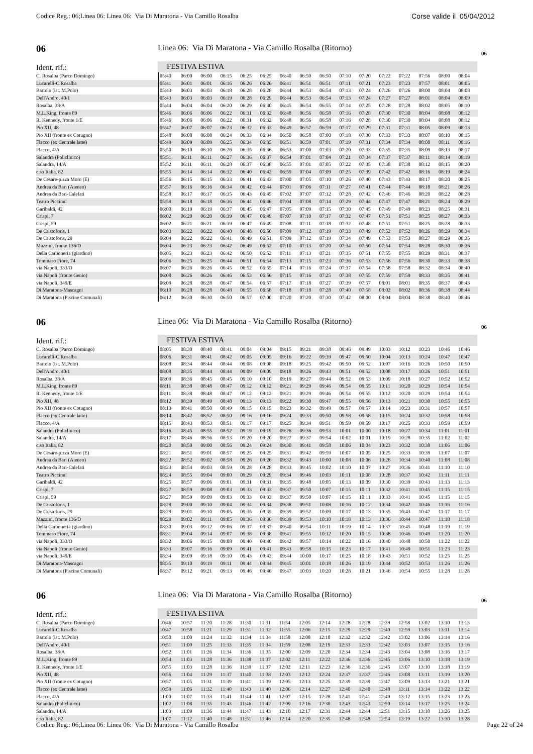Codice Reg.: 06;Linea 06: Linea 06: Via Di Maratona - Via Camillo Rosalba Corse valide il 05/04/2012
06
Linea 06: Via Di Maratona - Via Camillo Rosalba (Ritorno)
06
Ident. rif.: FESTIVA ESTIVA
| C. Rosalba (Parco Domingo) | 05:40 | 06:00 | 06:00 | 06:15 | 06:25 | 06:25 | 06:40 | 06:50 | 06:50 | 07:10 | 07:20 | 07:22 | 07:22 | 07:56 | 08:00 | 08:04 |
| Lucarelli-C.Rosalba | 05:41 | 06:01 | 06:01 | 06:16 | 06:26 | 06:26 | 06:41 | 06:51 | 06:51 | 07:11 | 07:21 | 07:23 | 07:23 | 07:57 | 08:01 | 08:05 |
| Bartolo (ist. M.Polo) | 05:43 | 06:03 | 06:03 | 06:18 | 06:28 | 06:28 | 06:44 | 06:53 | 06:54 | 07:13 | 07:24 | 07:26 | 07:26 | 08:00 | 08:04 | 08:08 |
| Dell'Andro, 40/1 | 05:43 | 06:03 | 06:03 | 06:19 | 06:28 | 06:29 | 06:44 | 06:53 | 06:54 | 07:13 | 07:24 | 07:27 | 07:27 | 08:01 | 08:04 | 08:09 |
| Rosalba, 38/A | 05:44 | 06:04 | 06:04 | 06:20 | 06:29 | 06:30 | 06:45 | 06:54 | 06:55 | 07:14 | 07:25 | 07:28 | 07:28 | 08:02 | 08:05 | 08:10 |
| M.L.King, fronte 89 | 05:46 | 06:06 | 06:06 | 06:22 | 06:31 | 06:32 | 06:48 | 06:56 | 06:58 | 07:16 | 07:28 | 07:30 | 07:30 | 08:04 | 08:08 | 08:12 |
| R. Kennedy, fronte 1/E | 05:46 | 06:06 | 06:06 | 06:22 | 06:31 | 06:32 | 06:48 | 06:56 | 06:58 | 07:16 | 07:28 | 07:30 | 07:30 | 08:04 | 08:08 | 08:12 |
| Pio XII, 48 | 05:47 | 06:07 | 06:07 | 06:23 | 06:32 | 06:33 | 06:49 | 06:57 | 06:59 | 07:17 | 07:29 | 07:31 | 07:31 | 08:05 | 08:09 | 08:13 |
| Pio XII (fronte ex Cotugno) | 05:48 | 06:08 | 06:08 | 06:24 | 06:33 | 06:34 | 06:50 | 06:58 | 07:00 | 07:18 | 07:30 | 07:33 | 07:33 | 08:07 | 08:10 | 08:15 |
| Flacco (ex Centrale latte) | 05:49 | 06:09 | 06:09 | 06:25 | 06:34 | 06:35 | 06:51 | 06:59 | 07:01 | 07:19 | 07:31 | 07:34 | 07:34 | 08:08 | 08:11 | 08:16 |
| Flacco, 4/A | 05:50 | 06:10 | 06:10 | 06:26 | 06:35 | 06:36 | 06:53 | 07:00 | 07:03 | 07:20 | 07:33 | 07:35 | 07:35 | 08:09 | 08:13 | 08:17 |
| Salandra (Policlinico) | 05:51 | 06:11 | 06:11 | 06:27 | 06:36 | 06:37 | 06:54 | 07:01 | 07:04 | 07:21 | 07:34 | 07:37 | 07:37 | 08:11 | 08:14 | 08:19 |
| Salandra, 14/A | 05:52 | 06:11 | 06:11 | 06:28 | 06:37 | 06:38 | 06:55 | 07:01 | 07:05 | 07:22 | 07:35 | 07:38 | 07:38 | 08:12 | 08:15 | 08:20 |
| c.so Italia, 82 | 05:55 | 06:14 | 06:14 | 06:32 | 06:40 | 06:42 | 06:59 | 07:04 | 07:09 | 07:25 | 07:39 | 07:42 | 07:42 | 08:16 | 08:19 | 08:24 |
| De Cesare-p.zza Moro (E) | 05:56 | 06:15 | 06:15 | 06:33 | 06:41 | 06:43 | 07:00 | 07:05 | 07:10 | 07:26 | 07:40 | 07:43 | 07:43 | 08:17 | 08:20 | 08:25 |
| Andrea da Bari (Ateneo) | 05:57 | 06:16 | 06:16 | 06:34 | 06:42 | 06:44 | 07:01 | 07:06 | 07:11 | 07:27 | 07:41 | 07:44 | 07:44 | 08:18 | 08:21 | 08:26 |
| Andrea da Bari-Calefati | 05:58 | 06:17 | 06:17 | 06:35 | 06:43 | 06:45 | 07:02 | 07:07 | 07:12 | 07:28 | 07:42 | 07:46 | 07:46 | 08:20 | 08:22 | 08:28 |
| Teatro Piccinni | 05:59 | 06:18 | 06:18 | 06:36 | 06:44 | 06:46 | 07:04 | 07:08 | 07:14 | 07:29 | 07:44 | 07:47 | 07:47 | 08:21 | 08:24 | 08:29 |
| Garibaldi, 42 | 06:00 | 06:19 | 06:19 | 06:37 | 06:45 | 06:47 | 07:05 | 07:09 | 07:15 | 07:30 | 07:45 | 07:49 | 07:49 | 08:23 | 08:25 | 08:31 |
| Crispi, 7 | 06:02 | 06:20 | 06:20 | 06:39 | 06:47 | 06:49 | 07:07 | 07:10 | 07:17 | 07:32 | 07:47 | 07:51 | 07:51 | 08:25 | 08:27 | 08:33 |
| Crispi, 59 | 06:02 | 06:21 | 06:21 | 06:39 | 06:47 | 06:49 | 07:08 | 07:11 | 07:18 | 07:32 | 07:48 | 07:51 | 07:51 | 08:25 | 08:28 | 08:33 |
| De Cristoforis, 1 | 06:03 | 06:22 | 06:22 | 06:40 | 06:48 | 06:50 | 07:09 | 07:12 | 07:19 | 07:33 | 07:49 | 07:52 | 07:52 | 08:26 | 08:29 | 08:34 |
| De Cristoforis, 29 | 06:04 | 06:22 | 06:22 | 06:41 | 06:49 | 06:51 | 07:09 | 07:12 | 07:19 | 07:34 | 07:49 | 07:53 | 07:53 | 08:27 | 08:29 | 08:35 |
| Mazzini, fronte 136/D | 06:04 | 06:23 | 06:23 | 06:42 | 06:49 | 06:52 | 07:10 | 07:13 | 07:20 | 07:34 | 07:50 | 07:54 | 07:54 | 08:28 | 08:30 | 08:36 |
| Della Carboneria (giardino) | 06:05 | 06:23 | 06:23 | 06:42 | 06:50 | 06:52 | 07:11 | 07:13 | 07:21 | 07:35 | 07:51 | 07:55 | 07:55 | 08:29 | 08:31 | 08:37 |
| Tommaso Fiore, 74 | 06:06 | 06:25 | 06:25 | 06:44 | 06:51 | 06:54 | 07:13 | 07:15 | 07:23 | 07:36 | 07:53 | 07:56 | 07:56 | 08:30 | 08:33 | 08:38 |
| via Napoli, 333/O | 06:07 | 06:26 | 06:26 | 06:45 | 06:52 | 06:55 | 07:14 | 07:16 | 07:24 | 07:37 | 07:54 | 07:58 | 07:58 | 08:32 | 08:34 | 08:40 |
| via Napoli (fronte Genio) | 06:08 | 06:26 | 06:26 | 06:46 | 06:53 | 06:56 | 07:15 | 07:16 | 07:25 | 07:38 | 07:55 | 07:59 | 07:59 | 08:33 | 08:35 | 08:41 |
| via Napoli, 349/E | 06:09 | 06:28 | 06:28 | 06:47 | 06:54 | 06:57 | 07:17 | 07:18 | 07:27 | 07:39 | 07:57 | 08:01 | 08:01 | 08:35 | 08:37 | 08:43 |
| Di Maratona-Mascagni | 06:10 | 06:28 | 06:28 | 06:48 | 06:55 | 06:58 | 07:18 | 07:18 | 07:28 | 07:40 | 07:58 | 08:02 | 08:02 | 08:36 | 08:38 | 08:44 |
| Di Maratona (Piscine Comunali) | 06:12 | 06:30 | 06:30 | 06:50 | 06:57 | 07:00 | 07:20 | 07:20 | 07:30 | 07:42 | 08:00 | 08:04 | 08:04 | 08:38 | 08:40 | 08:46 |
06
Linea 06: Via Di Maratona - Via Camillo Rosalba (Ritorno)
06
Ident. rif.: FESTIVA ESTIVA
| C. Rosalba (Parco Domingo) | 08:05 | 08:30 | 08:40 | 08:41 | 09:04 | 09:04 | 09:15 | 09:21 | 09:38 | 09:46 | 09:49 | 10:03 | 10:12 | 10:23 | 10:46 | 10:46 |
| Lucarelli-C.Rosalba | 08:06 | 08:31 | 08:41 | 08:42 | 09:05 | 09:05 | 09:16 | 09:22 | 09:39 | 09:47 | 09:50 | 10:04 | 10:13 | 10:24 | 10:47 | 10:47 |
| Bartolo (ist. M.Polo) | 08:08 | 08:34 | 08:44 | 08:44 | 09:08 | 09:08 | 09:18 | 09:25 | 09:42 | 09:50 | 09:52 | 10:07 | 10:16 | 10:26 | 10:50 | 10:50 |
| Dell'Andro, 40/1 | 08:08 | 08:35 | 08:44 | 08:44 | 09:09 | 09:09 | 09:18 | 09:26 | 09:43 | 09:51 | 09:52 | 10:08 | 10:17 | 10:26 | 10:51 | 10:51 |
| Rosalba, 38/A | 08:09 | 08:36 | 08:45 | 08:45 | 09:10 | 09:10 | 09:19 | 09:27 | 09:44 | 09:52 | 09:53 | 10:09 | 10:18 | 10:27 | 10:52 | 10:52 |
| M.L.King, fronte 89 | 08:11 | 08:38 | 08:48 | 08:47 | 09:12 | 09:12 | 09:21 | 09:29 | 09:46 | 09:54 | 09:55 | 10:11 | 10:20 | 10:29 | 10:54 | 10:54 |
| R. Kennedy, fronte 1/E | 08:11 | 08:38 | 08:48 | 08:47 | 09:12 | 09:12 | 09:21 | 09:29 | 09:46 | 09:54 | 09:55 | 10:12 | 10:20 | 10:29 | 10:54 | 10:54 |
| Pio XII, 48 | 08:12 | 08:39 | 08:49 | 08:48 | 09:13 | 09:13 | 09:22 | 09:30 | 09:47 | 09:55 | 09:56 | 10:13 | 10:21 | 10:30 | 10:55 | 10:55 |
| Pio XII (fronte ex Cotugno) | 08:13 | 08:41 | 08:50 | 08:49 | 09:15 | 09:15 | 09:23 | 09:32 | 09:49 | 09:57 | 09:57 | 10:14 | 10:23 | 10:31 | 10:57 | 10:57 |
| Flacco (ex Centrale latte) | 08:14 | 08:42 | 08:52 | 08:50 | 09:16 | 09:16 | 09:24 | 09:33 | 09:50 | 09:58 | 09:58 | 10:15 | 10:24 | 10:32 | 10:58 | 10:58 |
| Flacco, 4/A | 08:15 | 08:43 | 08:53 | 08:51 | 09:17 | 09:17 | 09:25 | 09:34 | 09:51 | 09:59 | 09:59 | 10:17 | 10:25 | 10:33 | 10:59 | 10:59 |
| Salandra (Policlinico) | 08:16 | 08:45 | 08:55 | 08:52 | 09:19 | 09:19 | 09:26 | 09:36 | 09:53 | 10:01 | 10:00 | 10:18 | 10:27 | 10:34 | 11:01 | 11:01 |
| Salandra, 14/A | 08:17 | 08:46 | 08:56 | 08:53 | 09:20 | 09:20 | 09:27 | 09:37 | 09:54 | 10:02 | 10:01 | 10:19 | 10:28 | 10:35 | 11:02 | 11:02 |
| c.so Italia, 82 | 08:20 | 08:50 | 09:00 | 08:56 | 09:24 | 09:24 | 09:30 | 09:41 | 09:58 | 10:06 | 10:04 | 10:23 | 10:32 | 10:38 | 11:06 | 11:06 |
| De Cesare-p.zza Moro (E) | 08:21 | 08:51 | 09:01 | 08:57 | 09:25 | 09:25 | 09:31 | 09:42 | 09:59 | 10:07 | 10:05 | 10:25 | 10:33 | 10:39 | 11:07 | 11:07 |
| Andrea da Bari (Ateneo) | 08:22 | 08:52 | 09:02 | 08:58 | 09:26 | 09:26 | 09:32 | 09:43 | 10:00 | 10:08 | 10:06 | 10:26 | 10:34 | 10:40 | 11:08 | 11:08 |
| Andrea da Bari-Calefati | 08:23 | 08:54 | 09:03 | 08:59 | 09:28 | 09:28 | 09:33 | 09:45 | 10:02 | 10:10 | 10:07 | 10:27 | 10:36 | 10:41 | 11:10 | 11:10 |
| Teatro Piccinni | 08:24 | 08:55 | 09:04 | 09:00 | 09:29 | 09:29 | 09:34 | 09:46 | 10:03 | 10:11 | 10:08 | 10:28 | 10:37 | 10:42 | 11:11 | 11:11 |
| Garibaldi, 42 | 08:25 | 08:57 | 09:06 | 09:01 | 09:31 | 09:31 | 09:35 | 09:48 | 10:05 | 10:13 | 10:09 | 10:30 | 10:39 | 10:43 | 11:13 | 11:13 |
| Crispi, 7 | 08:27 | 08:59 | 09:08 | 09:03 | 09:33 | 09:33 | 09:37 | 09:50 | 10:07 | 10:15 | 10:11 | 10:32 | 10:41 | 10:45 | 11:15 | 11:15 |
| Crispi, 59 | 08:27 | 08:59 | 09:09 | 09:03 | 09:33 | 09:33 | 09:37 | 09:50 | 10:07 | 10:15 | 10:11 | 10:33 | 10:41 | 10:45 | 11:15 | 11:15 |
| De Cristoforis, 1 | 08:28 | 09:00 | 09:10 | 09:04 | 09:34 | 09:34 | 09:38 | 09:51 | 10:08 | 10:16 | 10:12 | 10:34 | 10:42 | 10:46 | 11:16 | 11:16 |
| De Cristoforis, 29 | 08:29 | 09:01 | 09:10 | 09:05 | 09:35 | 09:35 | 09:39 | 09:52 | 10:09 | 10:17 | 10:13 | 10:35 | 10:43 | 10:47 | 11:17 | 11:17 |
| Mazzini, fronte 136/D | 08:29 | 09:02 | 09:11 | 09:05 | 09:36 | 09:36 | 09:39 | 09:53 | 10:10 | 10:18 | 10:13 | 10:36 | 10:44 | 10:47 | 11:18 | 11:18 |
| Della Carboneria (giardino) | 08:30 | 09:03 | 09:12 | 09:06 | 09:37 | 09:37 | 09:40 | 09:54 | 10:11 | 10:19 | 10:14 | 10:37 | 10:45 | 10:48 | 11:19 | 11:19 |
| Tommaso Fiore, 74 | 08:31 | 09:04 | 09:14 | 09:07 | 09:38 | 09:38 | 09:41 | 09:55 | 10:12 | 10:20 | 10:15 | 10:38 | 10:46 | 10:49 | 11:20 | 11:20 |
| via Napoli, 333/O | 08:32 | 09:06 | 09:15 | 09:08 | 09:40 | 09:40 | 09:42 | 09:57 | 10:14 | 10:22 | 10:16 | 10:40 | 10:48 | 10:50 | 11:22 | 11:22 |
| via Napoli (fronte Genio) | 08:33 | 09:07 | 09:16 | 09:09 | 09:41 | 09:41 | 09:43 | 09:58 | 10:15 | 10:23 | 10:17 | 10:41 | 10:49 | 10:51 | 11:23 | 11:23 |
| via Napoli, 349/E | 08:34 | 09:09 | 09:18 | 09:10 | 09:43 | 09:43 | 09:44 | 10:00 | 10:17 | 10:25 | 10:18 | 10:43 | 10:51 | 10:52 | 11:25 | 11:25 |
| Di Maratona-Mascagni | 08:35 | 09:10 | 09:19 | 09:11 | 09:44 | 09:44 | 09:45 | 10:01 | 10:18 | 10:26 | 10:19 | 10:44 | 10:52 | 10:53 | 11:26 | 11:26 |
| Di Maratona (Piscine Comunali) | 08:37 | 09:12 | 09:21 | 09:13 | 09:46 | 09:46 | 09:47 | 10:03 | 10:20 | 10:28 | 10:21 | 10:46 | 10:54 | 10:55 | 11:28 | 11:28 |
06
Linea 06: Via Di Maratona - Via Camillo Rosalba (Ritorno)
06
Ident. rif.: FESTIVA ESTIVA
| C. Rosalba (Parco Domingo) | 10:46 | 10:57 | 11:20 | 11:28 | 11:30 | 11:31 | 11:54 | 12:05 | 12:14 | 12:28 | 12:28 | 12:39 | 12:58 | 13:02 | 13:10 | 13:13 |
| Lucarelli-C.Rosalba | 10:47 | 10:58 | 11:21 | 11:29 | 11:31 | 11:32 | 11:55 | 12:06 | 12:15 | 12:29 | 12:29 | 12:40 | 12:59 | 13:03 | 13:11 | 13:14 |
| Bartolo (ist. M.Polo) | 10:50 | 11:00 | 11:24 | 11:32 | 11:34 | 11:34 | 11:58 | 12:08 | 12:18 | 12:32 | 12:32 | 12:42 | 13:02 | 13:06 | 13:14 | 13:16 |
| Dell'Andro, 40/1 | 10:51 | 11:00 | 11:25 | 11:33 | 11:35 | 11:34 | 11:59 | 12:08 | 12:19 | 12:33 | 12:33 | 12:42 | 13:03 | 13:07 | 13:15 | 13:16 |
| Rosalba, 38/A | 10:52 | 11:01 | 11:26 | 11:34 | 11:36 | 11:35 | 12:00 | 12:09 | 12:20 | 12:34 | 12:34 | 12:43 | 13:04 | 13:08 | 13:16 | 13:17 |
| M.L.King, fronte 89 | 10:54 | 11:03 | 11:28 | 11:36 | 11:38 | 11:37 | 12:02 | 12:11 | 12:22 | 12:36 | 12:36 | 12:45 | 13:06 | 13:10 | 13:18 | 13:19 |
| R. Kennedy, fronte 1/E | 10:55 | 11:03 | 11:28 | 11:36 | 11:39 | 11:37 | 12:02 | 12:11 | 12:23 | 12:36 | 12:36 | 12:45 | 13:07 | 13:10 | 13:18 | 13:19 |
| Pio XII, 48 | 10:56 | 11:04 | 11:29 | 11:37 | 11:40 | 11:38 | 12:03 | 12:12 | 12:24 | 12:37 | 12:37 | 12:46 | 13:08 | 13:11 | 13:19 | 13:20 |
| Pio XII (fronte ex Cotugno) | 10:57 | 11:05 | 11:31 | 11:39 | 11:41 | 11:39 | 12:05 | 12:13 | 12:25 | 12:39 | 12:39 | 12:47 | 13:09 | 13:13 | 13:21 | 13:21 |
| Flacco (ex Centrale latte) | 10:59 | 11:06 | 11:32 | 11:40 | 11:43 | 11:40 | 12:06 | 12:14 | 12:27 | 12:40 | 12:40 | 12:48 | 13:11 | 13:14 | 13:22 | 13:22 |
| Flacco, 4/A | 11:00 | 11:07 | 11:33 | 11:41 | 11:44 | 11:41 | 12:07 | 12:15 | 12:28 | 12:41 | 12:41 | 12:49 | 13:12 | 13:15 | 13:23 | 13:23 |
| Salandra (Policlinico) | 11:02 | 11:08 | 11:35 | 11:43 | 11:46 | 11:42 | 12:09 | 12:16 | 12:30 | 12:43 | 12:43 | 12:50 | 13:14 | 13:17 | 13:25 | 13:24 |
| Salandra, 14/A | 11:03 | 11:09 | 11:36 | 11:44 | 11:47 | 11:43 | 12:10 | 12:17 | 12:31 | 12:44 | 12:44 | 12:51 | 13:15 | 13:18 | 13:26 | 13:25 |
| c.so Italia, 82 | 11:07 | 11:12 | 11:40 | 11:48 | 11:51 | 11:46 | 12:14 | 12:20 | 12:35 | 12:48 | 12:48 | 12:54 | 13:19 | 13:22 | 13:30 | 13:28 |
Codice Reg.: 06;Linea 06: Linea 06: Via Di Maratona - Via Camillo Rosalba Page 22 of 24